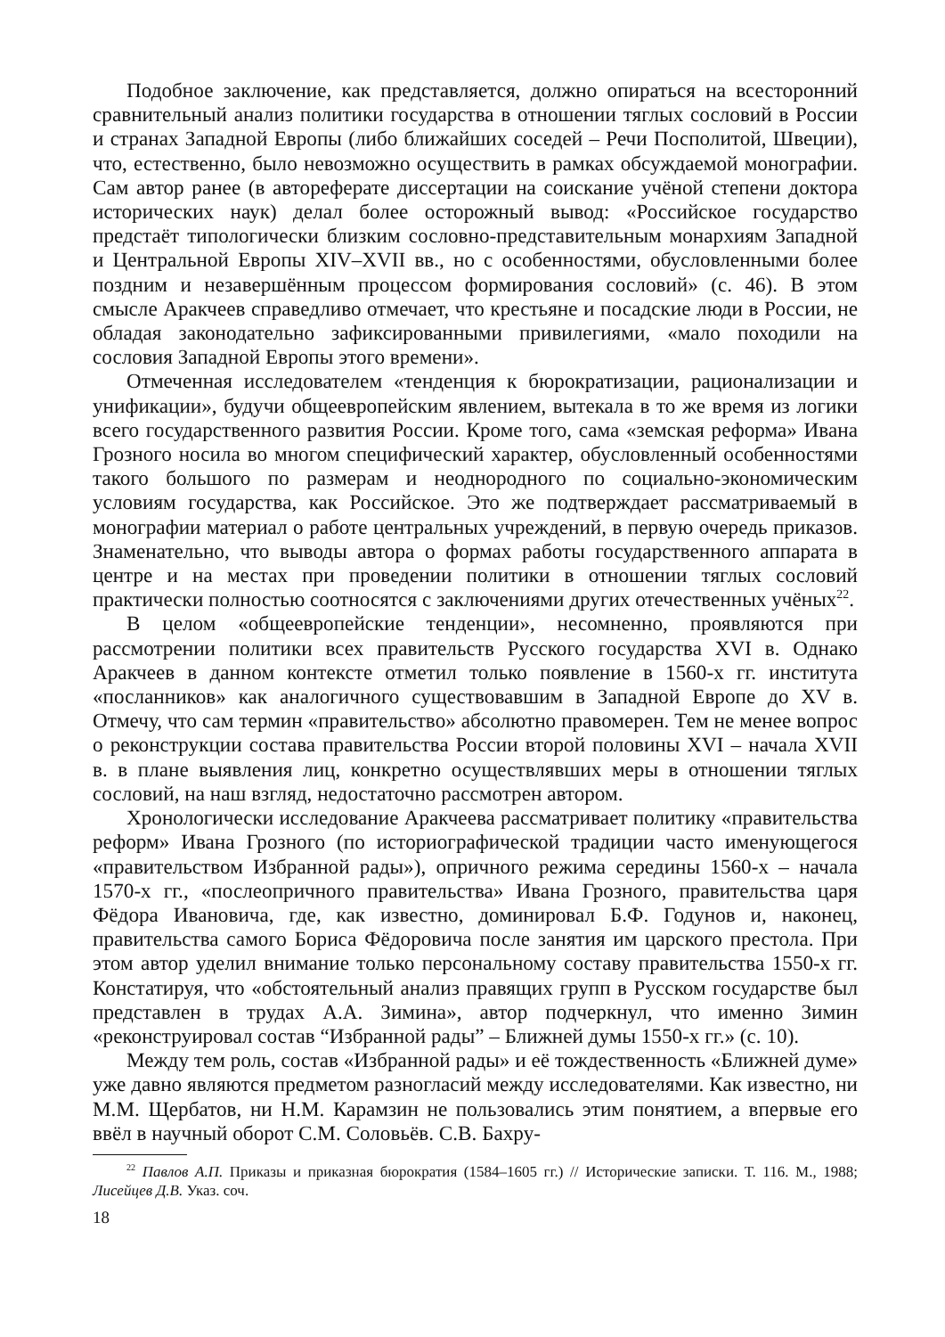Подобное заключение, как представляется, должно опираться на всесторонний сравнительный анализ политики государства в отношении тяглых сословий в России и странах Западной Европы (либо ближайших соседей – Речи Посполитой, Швеции), что, естественно, было невозможно осуществить в рамках обсуждаемой монографии. Сам автор ранее (в автореферате диссертации на соискание учёной степени доктора исторических наук) делал более осторожный вывод: «Российское государство предстаёт типологически близким сословно-представительным монархиям Западной и Центральной Европы XIV–XVII вв., но с особенностями, обусловленными более поздним и незавершённым процессом формирования сословий» (с. 46). В этом смысле Аракчеев справедливо отмечает, что крестьяне и посадские люди в России, не обладая законодательно зафиксированными привилегиями, «мало походили на сословия Западной Европы этого времени».
Отмеченная исследователем «тенденция к бюрократизации, рационализации и унификации», будучи общеевропейским явлением, вытекала в то же время из логики всего государственного развития России. Кроме того, сама «земская реформа» Ивана Грозного носила во многом специфический характер, обусловленный особенностями такого большого по размерам и неоднородного по социально-экономическим условиям государства, как Российское. Это же подтверждает рассматриваемый в монографии материал о работе центральных учреждений, в первую очередь приказов. Знаменательно, что выводы автора о формах работы государственного аппарата в центре и на местах при проведении политики в отношении тяглых сословий практически полностью соотносятся с заключениями других отечественных учёных<sup>22</sup>.
В целом «общеевропейские тенденции», несомненно, проявляются при рассмотрении политики всех правительств Русского государства XVI в. Однако Аракчеев в данном контексте отметил только появление в 1560-х гг. института «посланников» как аналогичного существовавшим в Западной Европе до XV в. Отмечу, что сам термин «правительство» абсолютно правомерен. Тем не менее вопрос о реконструкции состава правительства России второй половины XVI – начала XVII в. в плане выявления лиц, конкретно осуществлявших меры в отношении тяглых сословий, на наш взгляд, недостаточно рассмотрен автором.
Хронологически исследование Аракчеева рассматривает политику «правительства реформ» Ивана Грозного (по историографической традиции часто именующегося «правительством Избранной рады»), опричного режима середины 1560-х – начала 1570-х гг., «послеопричного правительства» Ивана Грозного, правительства царя Фёдора Ивановича, где, как известно, доминировал Б.Ф. Годунов и, наконец, правительства самого Бориса Фёдоровича после занятия им царского престола. При этом автор уделил внимание только персональному составу правительства 1550-х гг. Констатируя, что «обстоятельный анализ правящих групп в Русском государстве был представлен в трудах А.А. Зимина», автор подчеркнул, что именно Зимин «реконструировал состав “Избранной рады” – Ближней думы 1550-х гг.» (с. 10).
Между тем роль, состав «Избранной рады» и её тождественность «Ближней думе» уже давно являются предметом разногласий между исследователями. Как известно, ни М.М. Щербатов, ни Н.М. Карамзин не пользовались этим понятием, а впервые его ввёл в научный оборот С.М. Соловьёв. С.В. Бахру-
<sup>22</sup> Павлов А.П. Приказы и приказная бюрократия (1584–1605 гг.) // Исторические записки. Т. 116. М., 1988; Лисейцев Д.В. Указ. соч.
18